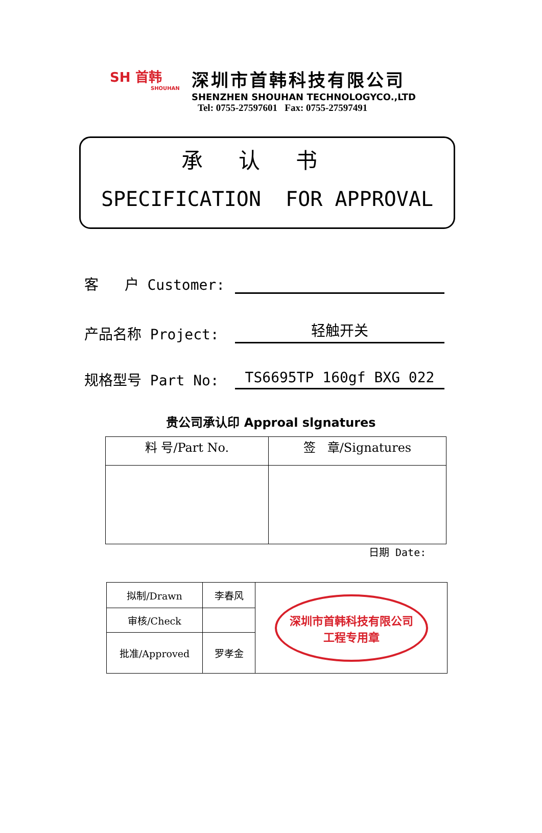SH 首韩
SHOUHAN
深圳市首韩科技有限公司
SHENZHEN SHOUHAN TECHNOLOGYCO.,LTD
Tel: 0755-27597601 Fax: 0755-27597491
承认书
SPECIFICATION FOR APPROVAL
客 户 Customer:
产品名称 Project:
轻触开关
规格型号 Part No:
TS6695TP 160gf BXG 022
贵公司承认印 Approal slgnatures
| 料 号/Part No. | 签 章/Signatures |
日期 Date:
| 拟制/Drawn | 李春风 | 深圳市首韩科技有限公司 工程专用章 |
| 审核/Check | | |
| 批准/Approved | 罗孝金 | |